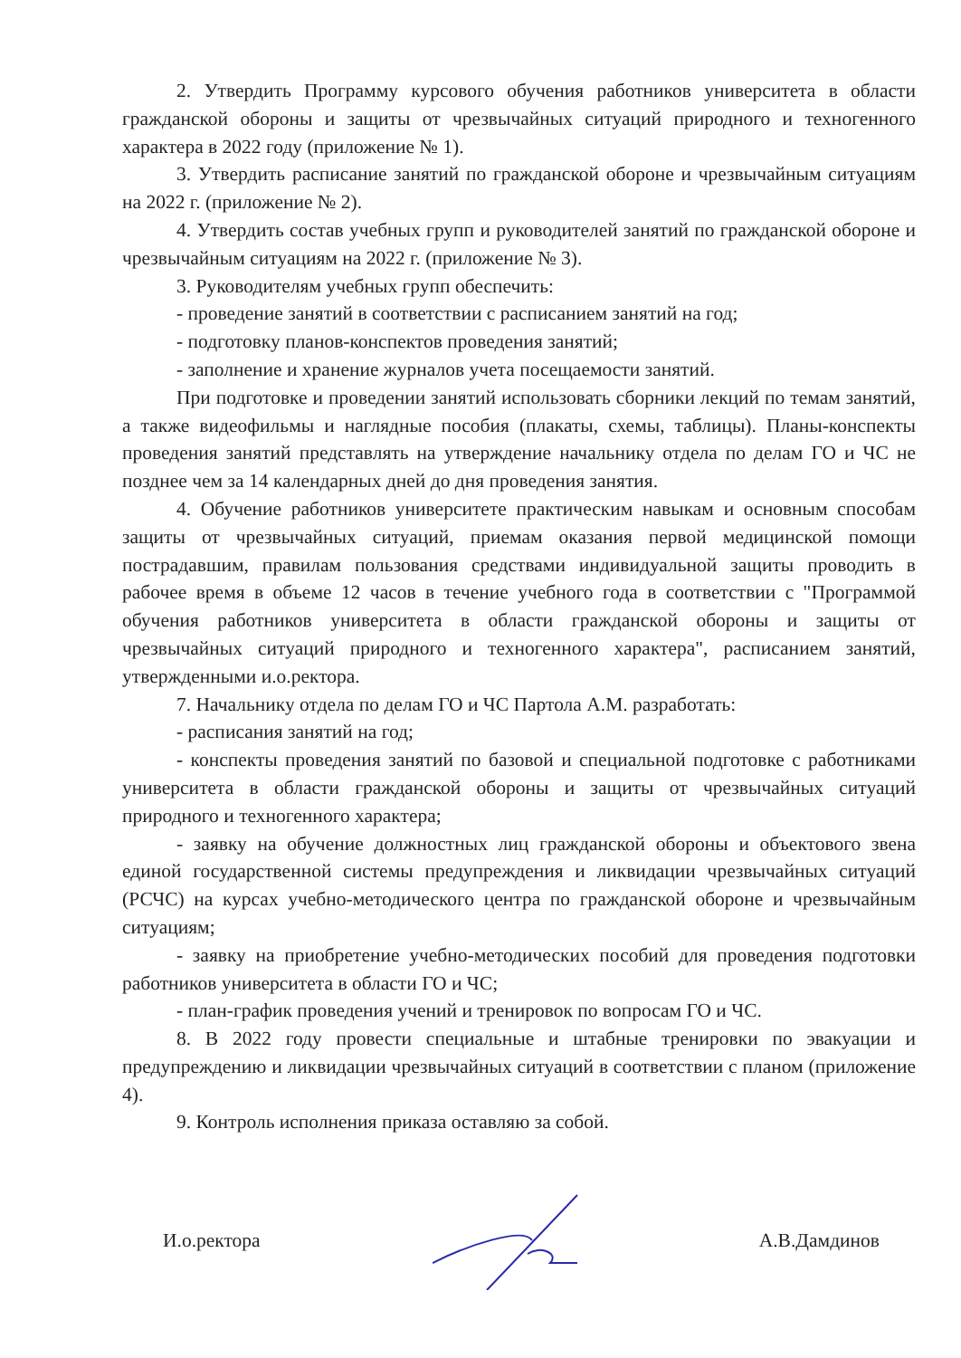2. Утвердить Программу курсового обучения работников университета в области гражданской обороны и защиты от чрезвычайных ситуаций природного и техногенного характера в 2022 году (приложение № 1).
3. Утвердить расписание занятий по гражданской обороне и чрезвычайным ситуациям на 2022 г. (приложение № 2).
4. Утвердить состав учебных групп и руководителей занятий по гражданской обороне и чрезвычайным ситуациям на 2022 г. (приложение № 3).
3. Руководителям учебных групп обеспечить:
- проведение занятий в соответствии с расписанием занятий на год;
- подготовку планов-конспектов проведения занятий;
- заполнение и хранение журналов учета посещаемости занятий.
При подготовке и проведении занятий использовать сборники лекций по темам занятий, а также видеофильмы и наглядные пособия (плакаты, схемы, таблицы). Планы-конспекты проведения занятий представлять на утверждение начальнику отдела по делам ГО и ЧС не позднее чем за 14 календарных дней до дня проведения занятия.
4. Обучение работников университете практическим навыкам и основным способам защиты от чрезвычайных ситуаций, приемам оказания первой медицинской помощи пострадавшим, правилам пользования средствами индивидуальной защиты проводить в рабочее время в объеме 12 часов в течение учебного года в соответствии с "Программой обучения работников университета в области гражданской обороны и защиты от чрезвычайных ситуаций природного и техногенного характера", расписанием занятий, утвержденными и.о.ректора.
7. Начальнику отдела по делам ГО и ЧС Партола А.М. разработать:
- расписания занятий на год;
- конспекты проведения занятий по базовой и специальной подготовке с работниками университета в области гражданской обороны и защиты от чрезвычайных ситуаций природного и техногенного характера;
- заявку на обучение должностных лиц гражданской обороны и объектового звена единой государственной системы предупреждения и ликвидации чрезвычайных ситуаций (РСЧС) на курсах учебно-методического центра по гражданской обороне и чрезвычайным ситуациям;
- заявку на приобретение учебно-методических пособий для проведения подготовки работников университета в области ГО и ЧС;
- план-график проведения учений и тренировок по вопросам ГО и ЧС.
8. В 2022 году провести специальные и штабные тренировки по эвакуации и предупреждению и ликвидации чрезвычайных ситуаций в соответствии с планом (приложение 4).
9. Контроль исполнения приказа оставляю за собой.
И.о.ректора А.В.Дамдинов